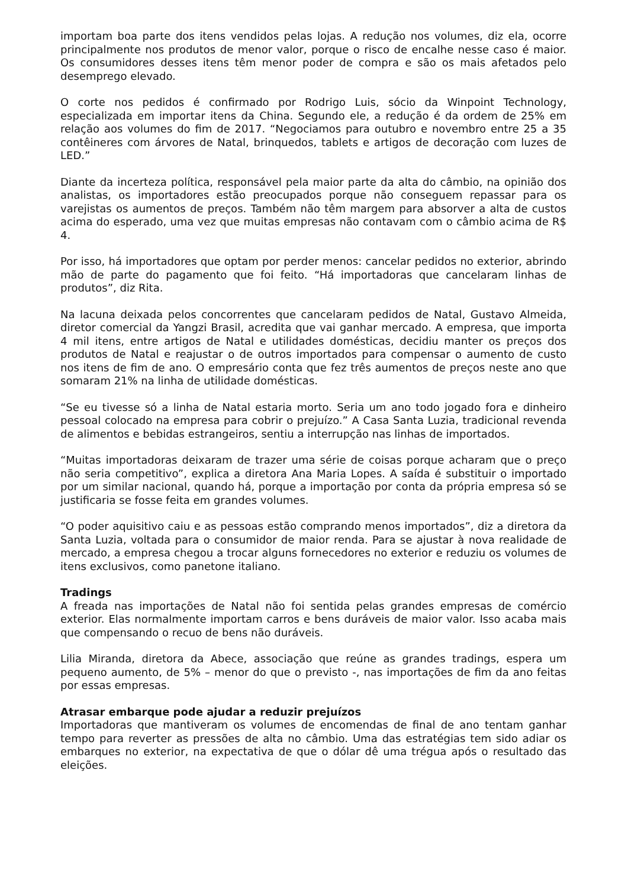importam boa parte dos itens vendidos pelas lojas. A redução nos volumes, diz ela, ocorre principalmente nos produtos de menor valor, porque o risco de encalhe nesse caso é maior. Os consumidores desses itens têm menor poder de compra e são os mais afetados pelo desemprego elevado.
O corte nos pedidos é confirmado por Rodrigo Luis, sócio da Winpoint Technology, especializada em importar itens da China. Segundo ele, a redução é da ordem de 25% em relação aos volumes do fim de 2017. “Negociamos para outubro e novembro entre 25 a 35 contêineres com árvores de Natal, brinquedos, tablets e artigos de decoração com luzes de LED.”
Diante da incerteza política, responsável pela maior parte da alta do câmbio, na opinião dos analistas, os importadores estão preocupados porque não conseguem repassar para os varejistas os aumentos de preços. Também não têm margem para absorver a alta de custos acima do esperado, uma vez que muitas empresas não contavam com o câmbio acima de R$ 4.
Por isso, há importadores que optam por perder menos: cancelar pedidos no exterior, abrindo mão de parte do pagamento que foi feito. “Há importadoras que cancelaram linhas de produtos”, diz Rita.
Na lacuna deixada pelos concorrentes que cancelaram pedidos de Natal, Gustavo Almeida, diretor comercial da Yangzi Brasil, acredita que vai ganhar mercado. A empresa, que importa 4 mil itens, entre artigos de Natal e utilidades domésticas, decidiu manter os preços dos produtos de Natal e reajustar o de outros importados para compensar o aumento de custo nos itens de fim de ano. O empresário conta que fez três aumentos de preços neste ano que somaram 21% na linha de utilidade domésticas.
“Se eu tivesse só a linha de Natal estaria morto. Seria um ano todo jogado fora e dinheiro pessoal colocado na empresa para cobrir o prejuízo.” A Casa Santa Luzia, tradicional revenda de alimentos e bebidas estrangeiros, sentiu a interrupção nas linhas de importados.
“Muitas importadoras deixaram de trazer uma série de coisas porque acharam que o preço não seria competitivo”, explica a diretora Ana Maria Lopes. A saída é substituir o importado por um similar nacional, quando há, porque a importação por conta da própria empresa só se justificaria se fosse feita em grandes volumes.
“O poder aquisitivo caiu e as pessoas estão comprando menos importados”, diz a diretora da Santa Luzia, voltada para o consumidor de maior renda. Para se ajustar à nova realidade de mercado, a empresa chegou a trocar alguns fornecedores no exterior e reduziu os volumes de itens exclusivos, como panetone italiano.
Tradings
A freada nas importações de Natal não foi sentida pelas grandes empresas de comércio exterior. Elas normalmente importam carros e bens duráveis de maior valor. Isso acaba mais que compensando o recuo de bens não duráveis.
Lilia Miranda, diretora da Abece, associação que reúne as grandes tradings, espera um pequeno aumento, de 5% – menor do que o previsto -, nas importações de fim da ano feitas por essas empresas.
Atrasar embarque pode ajudar a reduzir prejuízos
Importadoras que mantiveram os volumes de encomendas de final de ano tentam ganhar tempo para reverter as pressões de alta no câmbio. Uma das estratégias tem sido adiar os embarques no exterior, na expectativa de que o dólar dê uma trégua após o resultado das eleições.